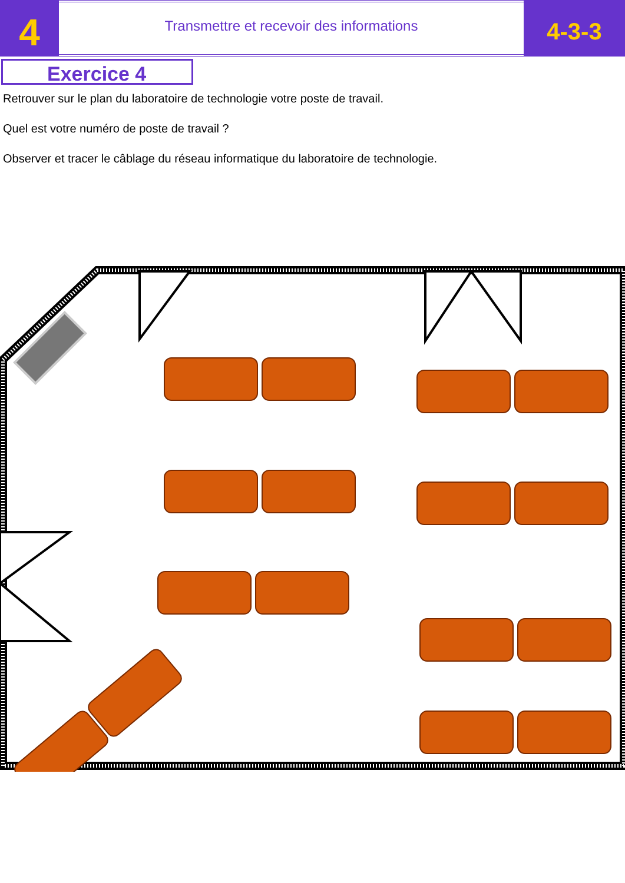4
Transmettre et recevoir des informations
4-3-3
Exercice 4
Retrouver sur le plan du laboratoire de technologie votre poste de travail.
Quel est votre numéro de poste de travail ?
Observer et tracer le câblage du réseau informatique du laboratoire de technologie.